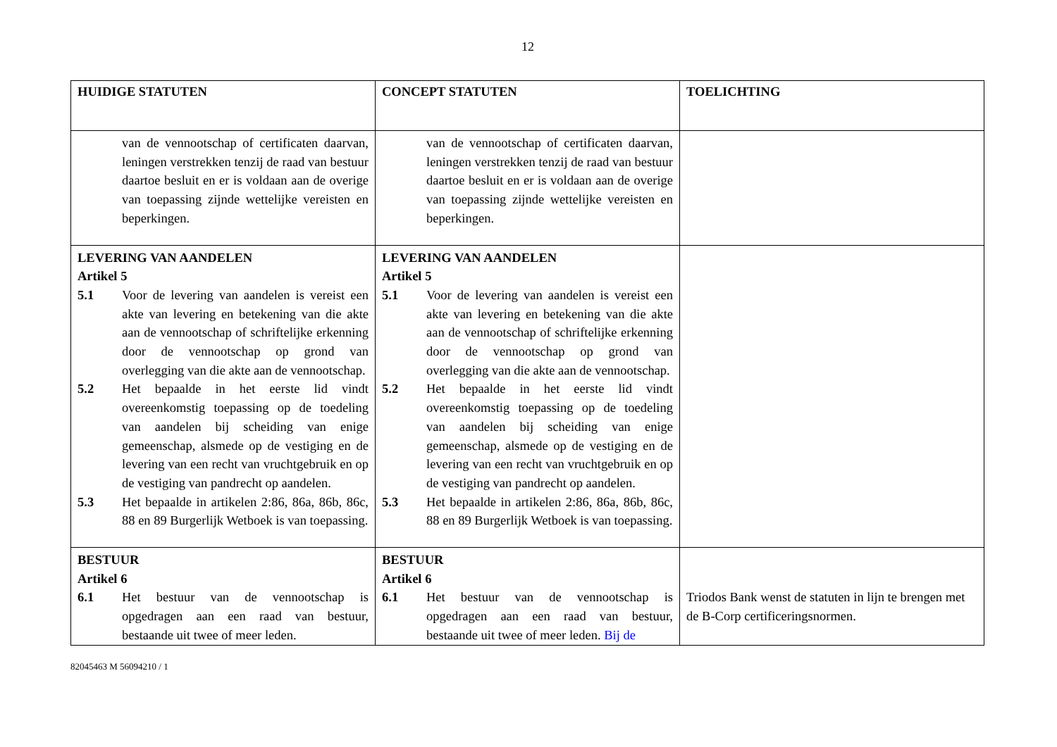12
| HUIDIGE STATUTEN | CONCEPT STATUTEN | TOELICHTING |
| --- | --- | --- |
| van de vennootschap of certificaten daarvan, leningen verstrekken tenzij de raad van bestuur daartoe besluit en er is voldaan aan de overige van toepassing zijnde wettelijke vereisten en beperkingen. | van de vennootschap of certificaten daarvan, leningen verstrekken tenzij de raad van bestuur daartoe besluit en er is voldaan aan de overige van toepassing zijnde wettelijke vereisten en beperkingen. | |
| LEVERING VAN AANDELEN Artikel 5 5.1 Voor de levering van aandelen is vereist een akte van levering en betekening van die akte aan de vennootschap of schriftelijke erkenning door de vennootschap op grond van overlegging van die akte aan de vennootschap. 5.2 Het bepaalde in het eerste lid vindt overeenkomstig toepassing op de toedeling van aandelen bij scheiding van enige gemeenschap, alsmede op de vestiging en de levering van een recht van vruchtgebruik en op de vestiging van pandrecht op aandelen. 5.3 Het bepaalde in artikelen 2:86, 86a, 86b, 86c, 88 en 89 Burgerlijk Wetboek is van toepassing. | LEVERING VAN AANDELEN Artikel 5 5.1 Voor de levering van aandelen is vereist een akte van levering en betekening van die akte aan de vennootschap of schriftelijke erkenning door de vennootschap op grond van overlegging van die akte aan de vennootschap. 5.2 Het bepaalde in het eerste lid vindt overeenkomstig toepassing op de toedeling van aandelen bij scheiding van enige gemeenschap, alsmede op de vestiging en de levering van een recht van vruchtgebruik en op de vestiging van pandrecht op aandelen. 5.3 Het bepaalde in artikelen 2:86, 86a, 86b, 86c, 88 en 89 Burgerlijk Wetboek is van toepassing. | |
| BESTUUR Artikel 6 6.1 Het bestuur van de vennootschap is opgedragen aan een raad van bestuur, bestaande uit twee of meer leden. | BESTUUR Artikel 6 6.1 Het bestuur van de vennootschap is opgedragen aan een raad van bestuur, bestaande uit twee of meer leden. Bij de | Triodos Bank wenst de statuten in lijn te brengen met de B-Corp certificeringsnormen. |
82045463 M 56094210 / 1